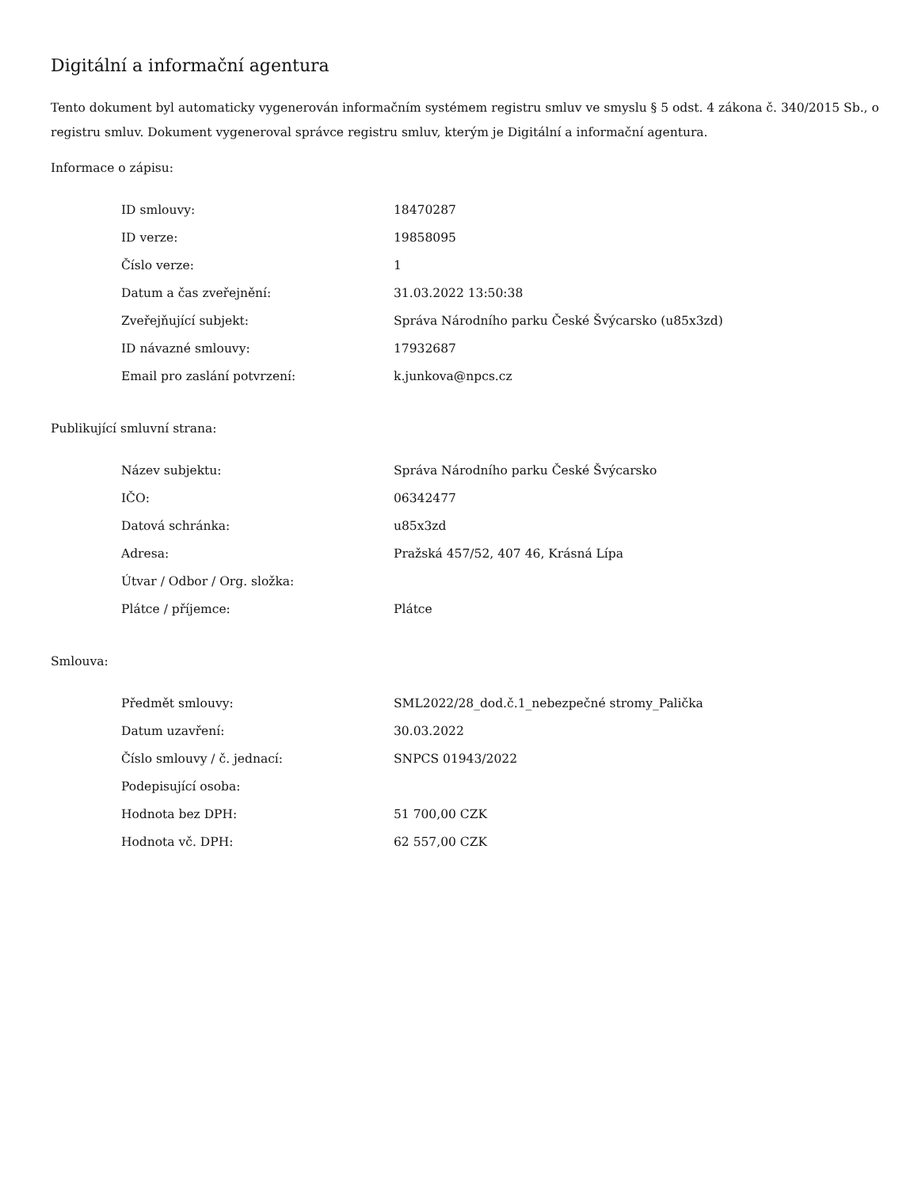Digitální a informační agentura
Tento dokument byl automaticky vygenerován informačním systémem registru smluv ve smyslu § 5 odst. 4 zákona č. 340/2015 Sb., o registru smluv. Dokument vygeneroval správce registru smluv, kterým je Digitální a informační agentura.
Informace o zápisu:
| ID smlouvy: | 18470287 |
| ID verze: | 19858095 |
| Číslo verze: | 1 |
| Datum a čas zveřejnění: | 31.03.2022 13:50:38 |
| Zveřejňující subjekt: | Správa Národního parku České Švýcarsko (u85x3zd) |
| ID návazné smlouvy: | 17932687 |
| Email pro zaslání potvrzení: | k.junkova@npcs.cz |
Publikující smluvní strana:
| Název subjektu: | Správa Národního parku České Švýcarsko |
| IČO: | 06342477 |
| Datová schránka: | u85x3zd |
| Adresa: | Pražská 457/52, 407 46, Krásná Lípa |
| Útvar / Odbor / Org. složka: | |
| Plátce / příjemce: | Plátce |
Smlouva:
| Předmět smlouvy: | SML2022/28_dod.č.1_nebezpečné stromy_Palička |
| Datum uzavření: | 30.03.2022 |
| Číslo smlouvy / č. jednací: | SNPCS 01943/2022 |
| Podepisující osoba: | |
| Hodnota bez DPH: | 51 700,00 CZK |
| Hodnota vč. DPH: | 62 557,00 CZK |